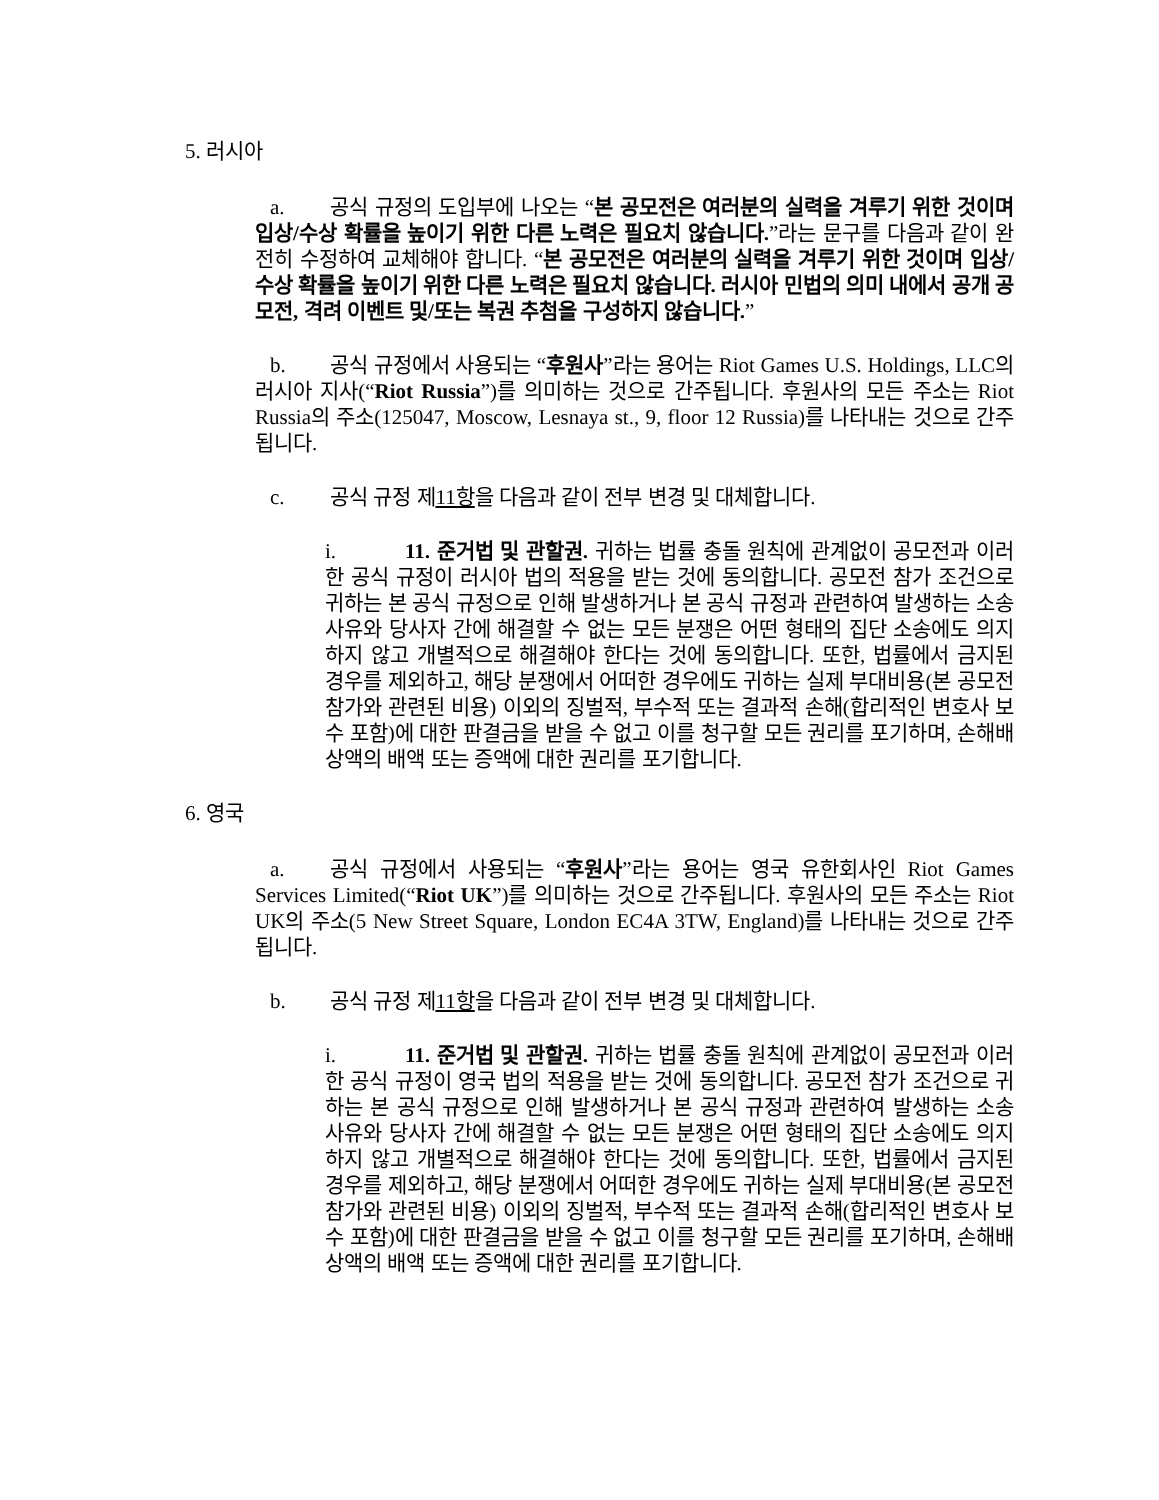5. 러시아
a. 공식 규정의 도입부에 나오는 “본 공모전은 여러분의 실력을 겨루기 위한 것이며 입상/수상 확률을 높이기 위한 다른 노력은 필요치 않습니다.”라는 문구를 다음과 같이 완전히 수정하여 교체해야 합니다. “본 공모전은 여러분의 실력을 겨루기 위한 것이며 입상/수상 확률을 높이기 위한 다른 노력은 필요치 않습니다. 러시아 민법의 의미 내에서 공개 공모전, 격려 이벤트 및/또는 복권 추첨을 구성하지 않습니다.”
b. 공식 규정에서 사용되는 “후원사”라는 용어는 Riot Games U.S. Holdings, LLC의 러시아 지사(“Riot Russia”)를 의미하는 것으로 간주됩니다. 후원사의 모든 주소는 Riot Russia의 주소(125047, Moscow, Lesnaya st., 9, floor 12 Russia)를 나타내는 것으로 간주됩니다.
c. 공식 규정 제11항을 다음과 같이 전부 변경 및 대체합니다.
i. 11. 준거법 및 관할권. 귀하는 법률 충돌 원칙에 관계없이 공모전과 이러한 공식 규정이 러시아 법의 적용을 받는 것에 동의합니다. 공모전 참가 조건으로 귀하는 본 공식 규정으로 인해 발생하거나 본 공식 규정과 관련하여 발생하는 소송 사유와 당사자 간에 해결할 수 없는 모든 분쟁은 어떤 형태의 집단 소송에도 의지하지 않고 개별적으로 해결해야 한다는 것에 동의합니다. 또한, 법률에서 금지된 경우를 제외하고, 해당 분쟁에서 어떠한 경우에도 귀하는 실제 부대비용(본 공모전 참가와 관련된 비용) 이외의 징벌적, 부수적 또는 결과적 손해(합리적인 변호사 보수 포함)에 대한 판결금을 받을 수 없고 이를 청구할 모든 권리를 포기하며, 손해배상액의 배액 또는 증액에 대한 권리를 포기합니다.
6. 영국
a. 공식 규정에서 사용되는 “후원사”라는 용어는 영국 유한회사인 Riot Games Services Limited(“Riot UK”)를 의미하는 것으로 간주됩니다. 후원사의 모든 주소는 Riot UK의 주소(5 New Street Square, London EC4A 3TW, England)를 나타내는 것으로 간주됩니다.
b. 공식 규정 제11항을 다음과 같이 전부 변경 및 대체합니다.
i. 11. 준거법 및 관할권. 귀하는 법률 충돌 원칙에 관계없이 공모전과 이러한 공식 규정이 영국 법의 적용을 받는 것에 동의합니다. 공모전 참가 조건으로 귀하는 본 공식 규정으로 인해 발생하거나 본 공식 규정과 관련하여 발생하는 소송 사유와 당사자 간에 해결할 수 없는 모든 분쟁은 어떤 형태의 집단 소송에도 의지하지 않고 개별적으로 해결해야 한다는 것에 동의합니다. 또한, 법률에서 금지된 경우를 제외하고, 해당 분쟁에서 어떠한 경우에도 귀하는 실제 부대비용(본 공모전 참가와 관련된 비용) 이외의 징벌적, 부수적 또는 결과적 손해(합리적인 변호사 보수 포함)에 대한 판결금을 받을 수 없고 이를 청구할 모든 권리를 포기하며, 손해배상액의 배액 또는 증액에 대한 권리를 포기합니다.